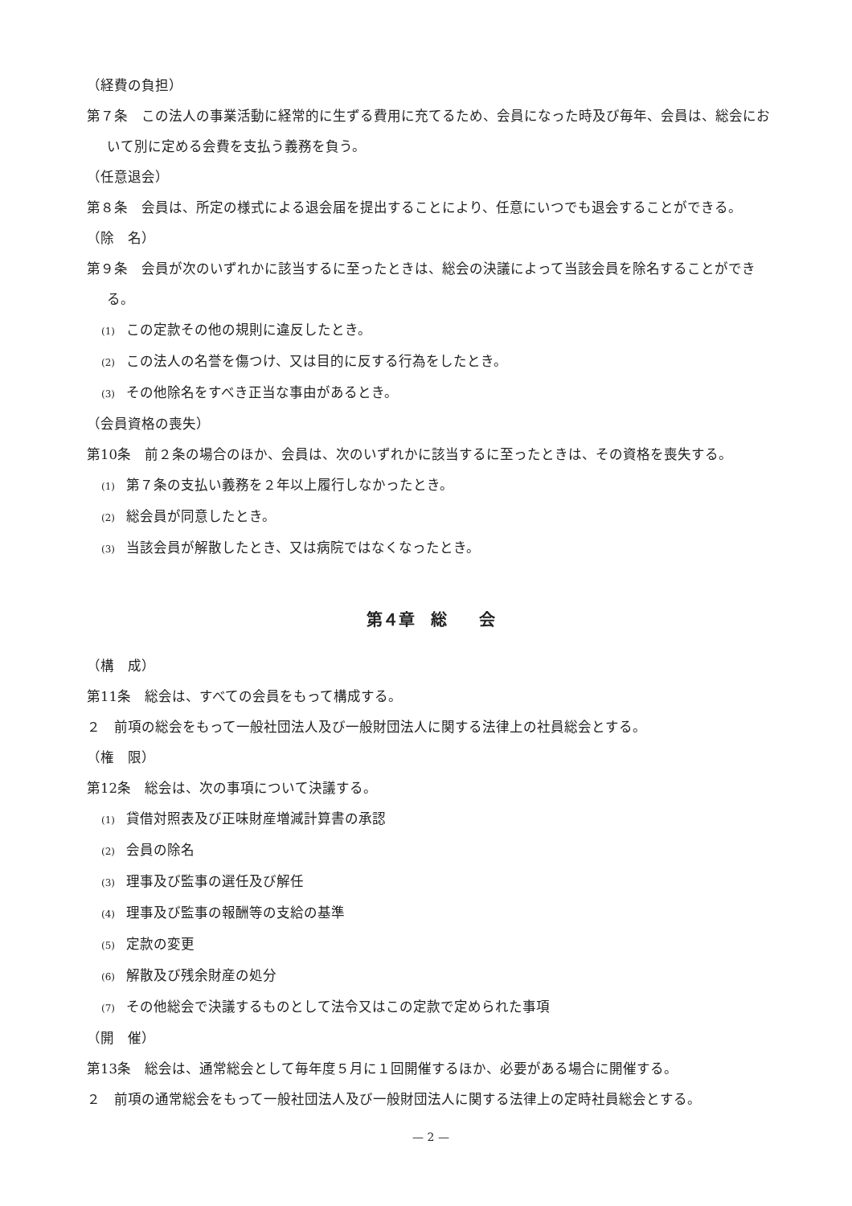（経費の負担）
第７条　この法人の事業活動に経常的に生ずる費用に充てるため、会員になった時及び毎年、会員は、総会において別に定める会費を支払う義務を負う。
（任意退会）
第８条　会員は、所定の様式による退会届を提出することにより、任意にいつでも退会することができる。
（除　名）
第９条　会員が次のいずれかに該当するに至ったときは、総会の決議によって当該会員を除名することができる。
(1) この定款その他の規則に違反したとき。
(2) この法人の名誉を傷つけ、又は目的に反する行為をしたとき。
(3) その他除名をすべき正当な事由があるとき。
（会員資格の喪失）
第10条　前２条の場合のほか、会員は、次のいずれかに該当するに至ったときは、その資格を喪失する。
(1) 第７条の支払い義務を２年以上履行しなかったとき。
(2) 総会員が同意したとき。
(3) 当該会員が解散したとき、又は病院ではなくなったとき。
第４章　総　　会
（構　成）
第11条　総会は、すべての会員をもって構成する。
２　前項の総会をもって一般社団法人及び一般財団法人に関する法律上の社員総会とする。
（権　限）
第12条　総会は、次の事項について決議する。
(1) 貸借対照表及び正味財産増減計算書の承認
(2) 会員の除名
(3) 理事及び監事の選任及び解任
(4) 理事及び監事の報酬等の支給の基準
(5) 定款の変更
(6) 解散及び残余財産の処分
(7) その他総会で決議するものとして法令又はこの定款で定められた事項
（開　催）
第13条　総会は、通常総会として毎年度５月に１回開催するほか、必要がある場合に開催する。
２　前項の通常総会をもって一般社団法人及び一般財団法人に関する法律上の定時社員総会とする。
— 2 —